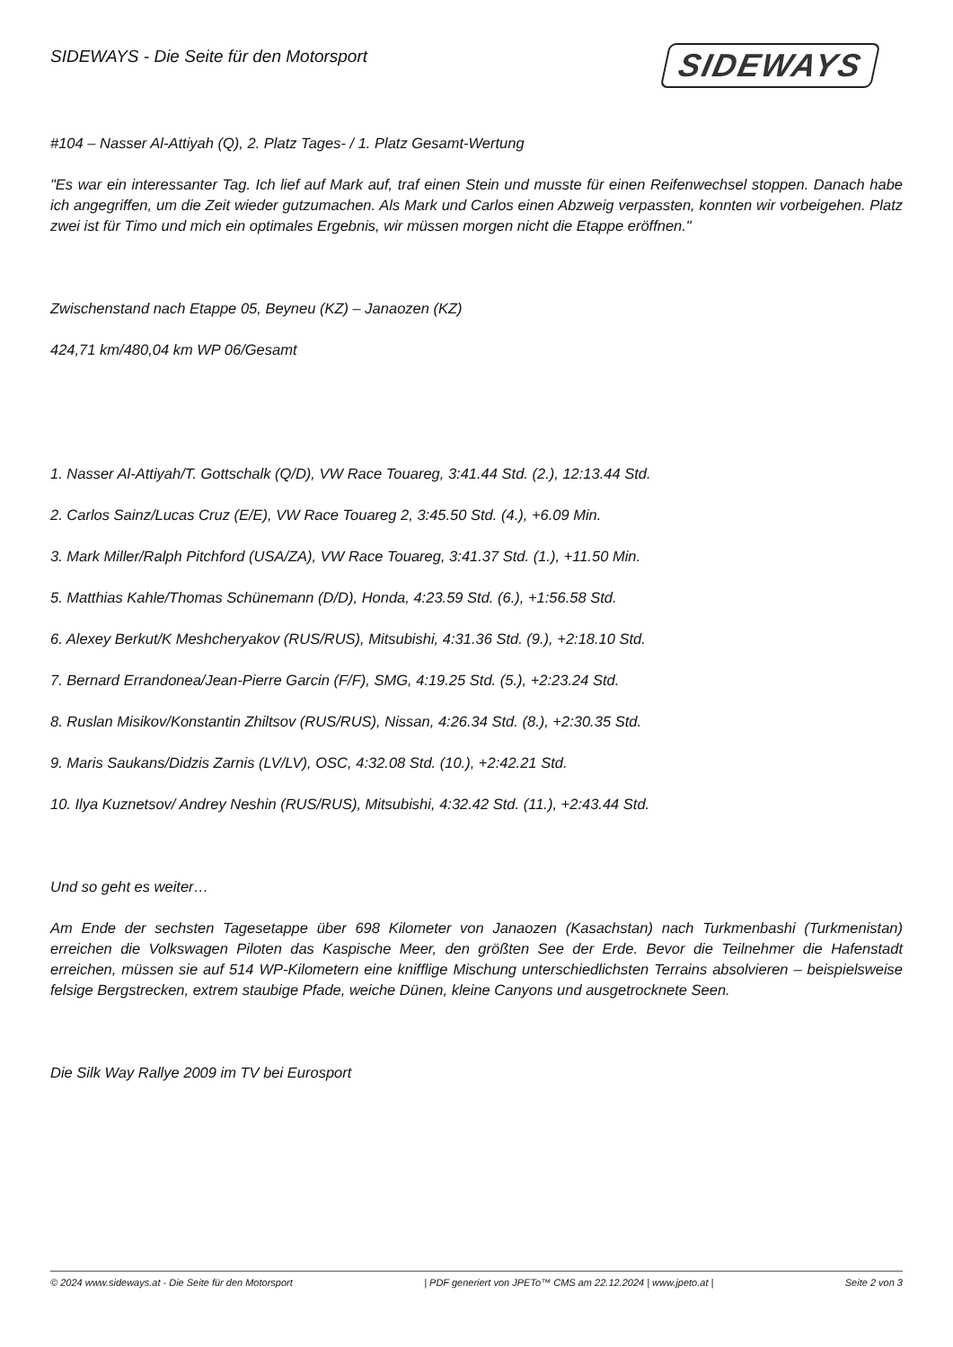SIDEWAYS - Die Seite für den Motorsport
SIDEWAYS
#104 – Nasser Al-Attiyah (Q), 2. Platz Tages- / 1. Platz Gesamt-Wertung
"Es war ein interessanter Tag. Ich lief auf Mark auf, traf einen Stein und musste für einen Reifenwechsel stoppen. Danach habe ich angegriffen, um die Zeit wieder gutzumachen. Als Mark und Carlos einen Abzweig verpassten, konnten wir vorbeigehen. Platz zwei ist für Timo und mich ein optimales Ergebnis, wir müssen morgen nicht die Etappe eröffnen."
Zwischenstand nach Etappe 05, Beyneu (KZ) – Janaozen (KZ)
424,71 km/480,04 km WP 06/Gesamt
1. Nasser Al-Attiyah/T. Gottschalk (Q/D), VW Race Touareg, 3:41.44 Std. (2.), 12:13.44 Std.
2. Carlos Sainz/Lucas Cruz (E/E), VW Race Touareg 2, 3:45.50 Std. (4.), +6.09 Min.
3. Mark Miller/Ralph Pitchford (USA/ZA), VW Race Touareg, 3:41.37 Std. (1.), +11.50 Min.
5. Matthias Kahle/Thomas Schünemann (D/D), Honda, 4:23.59 Std. (6.), +1:56.58 Std.
6. Alexey Berkut/K Meshcheryakov (RUS/RUS), Mitsubishi, 4:31.36 Std. (9.), +2:18.10 Std.
7. Bernard Errandonea/Jean-Pierre Garcin (F/F), SMG, 4:19.25 Std. (5.), +2:23.24 Std.
8. Ruslan Misikov/Konstantin Zhiltsov (RUS/RUS), Nissan, 4:26.34 Std. (8.), +2:30.35 Std.
9. Maris Saukans/Didzis Zarnis (LV/LV), OSC, 4:32.08 Std. (10.), +2:42.21 Std.
10. Ilya Kuznetsov/ Andrey Neshin (RUS/RUS), Mitsubishi, 4:32.42 Std. (11.), +2:43.44 Std.
Und so geht es weiter…
Am Ende der sechsten Tagesetappe über 698 Kilometer von Janaozen (Kasachstan) nach Turkmenbashi (Turkmenistan) erreichen die Volkswagen Piloten das Kaspische Meer, den größten See der Erde. Bevor die Teilnehmer die Hafenstadt erreichen, müssen sie auf 514 WP-Kilometern eine knifflige Mischung unterschiedlichsten Terrains absolvieren – beispielsweise felsige Bergstrecken, extrem staubige Pfade, weiche Dünen, kleine Canyons und ausgetrocknete Seen.
Die Silk Way Rallye 2009 im TV bei Eurosport
© 2024 www.sideways.at - Die Seite für den Motorsport | PDF generiert von JPETo™ CMS am 22.12.2024 | www.jpeto.at | Seite 2 von 3